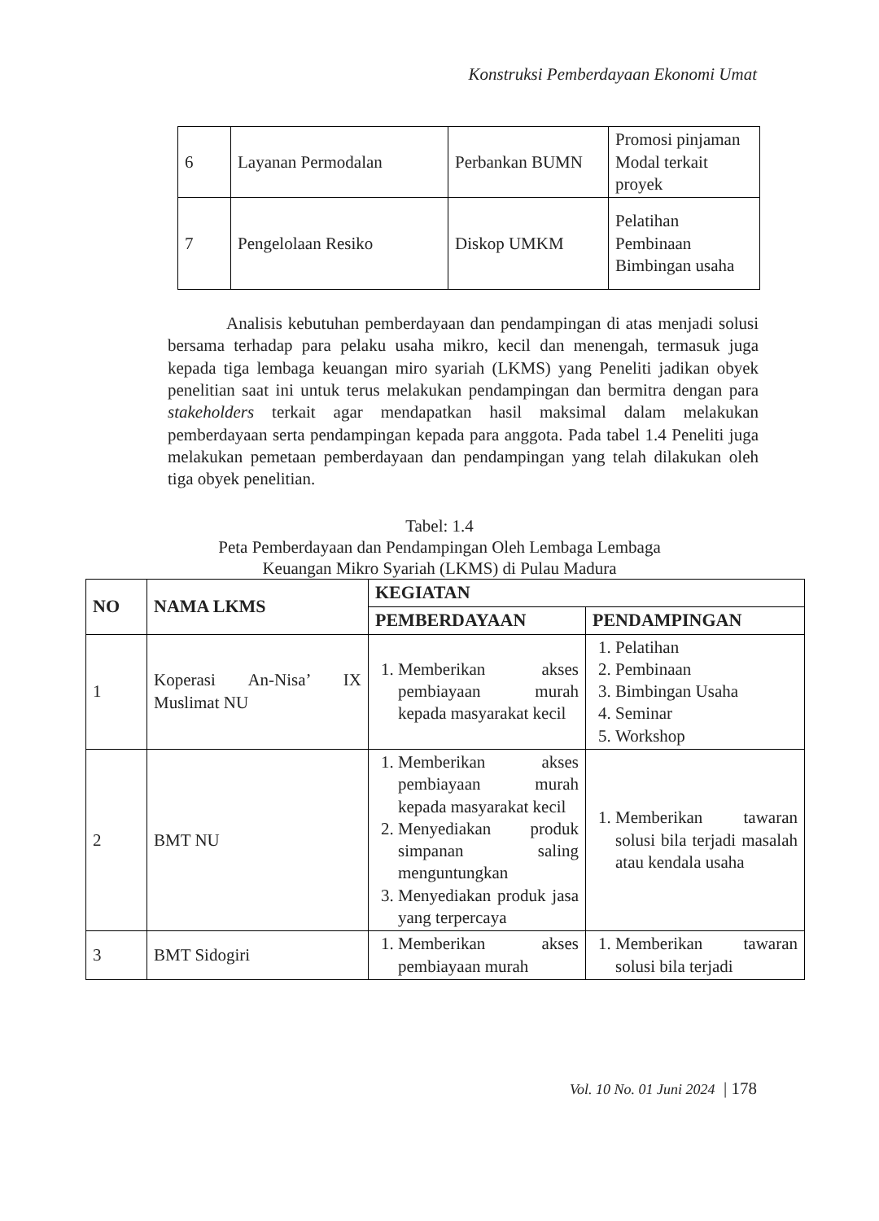Konstruksi Pemberdayaan Ekonomi Umat
| 6 | Layanan Permodalan | Perbankan BUMN | Promosi pinjaman Modal terkait proyek |
| 7 | Pengelolaan Resiko | Diskop UMKM | Pelatihan Pembinaan Bimbingan usaha |
Analisis kebutuhan pemberdayaan dan pendampingan di atas menjadi solusi bersama terhadap para pelaku usaha mikro, kecil dan menengah, termasuk juga kepada tiga lembaga keuangan miro syariah (LKMS) yang Peneliti jadikan obyek penelitian saat ini untuk terus melakukan pendampingan dan bermitra dengan para stakeholders terkait agar mendapatkan hasil maksimal dalam melakukan pemberdayaan serta pendampingan kepada para anggota. Pada tabel 1.4 Peneliti juga melakukan pemetaan pemberdayaan dan pendampingan yang telah dilakukan oleh tiga obyek penelitian.
Tabel: 1.4
Peta Pemberdayaan dan Pendampingan Oleh Lembaga Lembaga
Keuangan Mikro Syariah (LKMS) di Pulau Madura
| NO | NAMA LKMS | KEGIATAN | |
| --- | --- | --- | --- |
| | | PEMBERDAYAAN | PENDAMPINGAN |
| 1 | Koperasi An-Nisa’ IX Muslimat NU | 1. Memberikan akses pembiayaan murah kepada masyarakat kecil | 1. Pelatihan 2. Pembinaan 3. Bimbingan Usaha 4. Seminar 5. Workshop |
| 2 | BMT NU | 1. Memberikan akses pembiayaan murah kepada masyarakat kecil 2. Menyediakan produk simpanan saling menguntungkan 3. Menyediakan produk jasa yang terpercaya | 1. Memberikan tawaran solusi bila terjadi masalah atau kendala usaha |
| 3 | BMT Sidogiri | 1. Memberikan akses pembiayaan murah | 1. Memberikan tawaran solusi bila terjadi |
Vol. 10 No. 01 Juni 2024 | 178